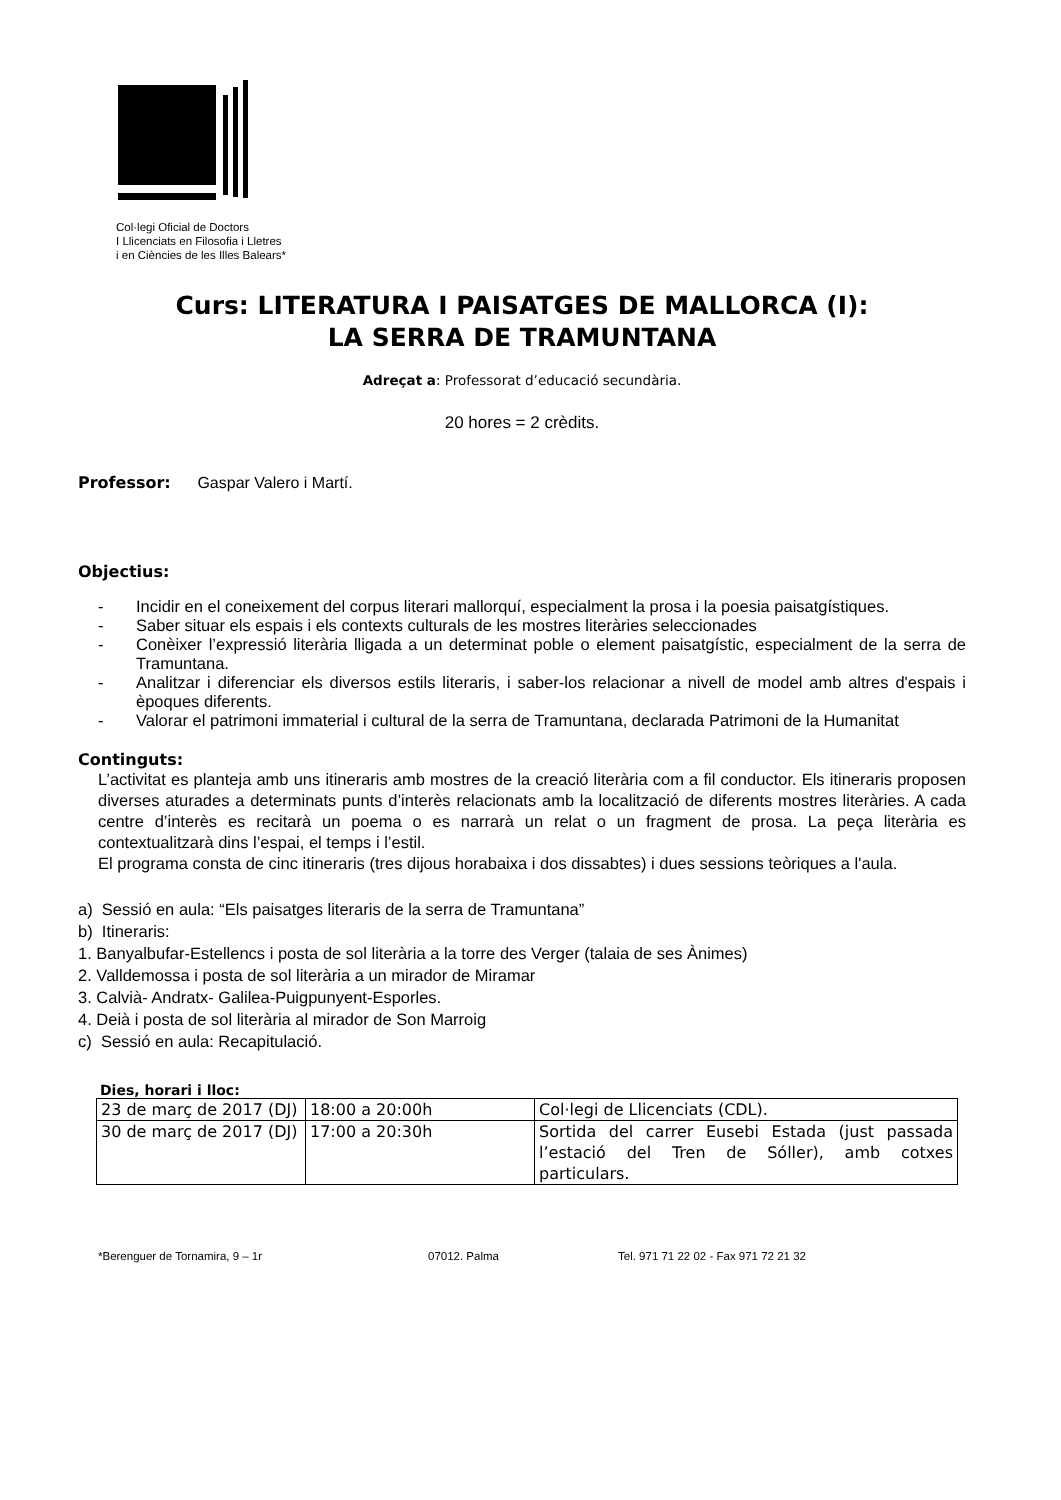Col·legi Oficial de Doctors
I Llicenciats en Filosofia i Lletres
i en Ciències de les Illes Balears*
Curs: LITERATURA I PAISATGES DE MALLORCA (I):
LA SERRA DE TRAMUNTANA
Adreçat a: Professorat d’educació secundària.
20 hores = 2 crèdits.
Professor: Gaspar Valero i Martí.
Objectius:
- Incidir en el coneixement del corpus literari mallorquí, especialment la prosa i la poesia paisatgístiques.
- Saber situar els espais i els contexts culturals de les mostres literàries seleccionades
- Conèixer l’expressió literària lligada a un determinat poble o element paisatgístic, especialment de la serra de Tramuntana.
- Analitzar i diferenciar els diversos estils literaris, i saber-los relacionar a nivell de model amb altres d'espais i èpoques diferents.
- Valorar el patrimoni immaterial i cultural de la serra de Tramuntana, declarada Patrimoni de la Humanitat
Continguts:
L’activitat es planteja amb uns itineraris amb mostres de la creació literària com a fil conductor. Els itineraris proposen diverses aturades a determinats punts d’interès relacionats amb la localització de diferents mostres literàries. A cada centre d’interès es recitarà un poema o es narrarà un relat o un fragment de prosa. La peça literària es contextualitzarà dins l’espai, el temps i l’estil.
El programa consta de cinc itineraris (tres dijous horabaixa i dos dissabtes) i dues sessions teòriques a l'aula.
a) Sessió en aula: “Els paisatges literaris de la serra de Tramuntana”
b) Itineraris:
1. Banyalbufar-Estellencs i posta de sol literària a la torre des Verger (talaia de ses Ànimes)
2. Valldemossa i posta de sol literària a un mirador de Miramar
3. Calvià- Andratx- Galilea-Puigpunyent-Esporles.
4. Deià i posta de sol literària al mirador de Son Marroig
c) Sessió en aula: Recapitulació.
Dies, horari i lloc:
| 23 de març de 2017 (DJ) | 18:00 a 20:00h | Col·legi de Llicenciats (CDL). |
| 30 de març de 2017 (DJ) | 17:00 a 20:30h | Sortida del carrer Eusebi Estada (just passada l’estació del Tren de Sóller), amb cotxes particulars. |
*Berenguer de Tornamira, 9 – 1r 07012. Palma Tel. 971 71 22 02 - Fax 971 72 21 32